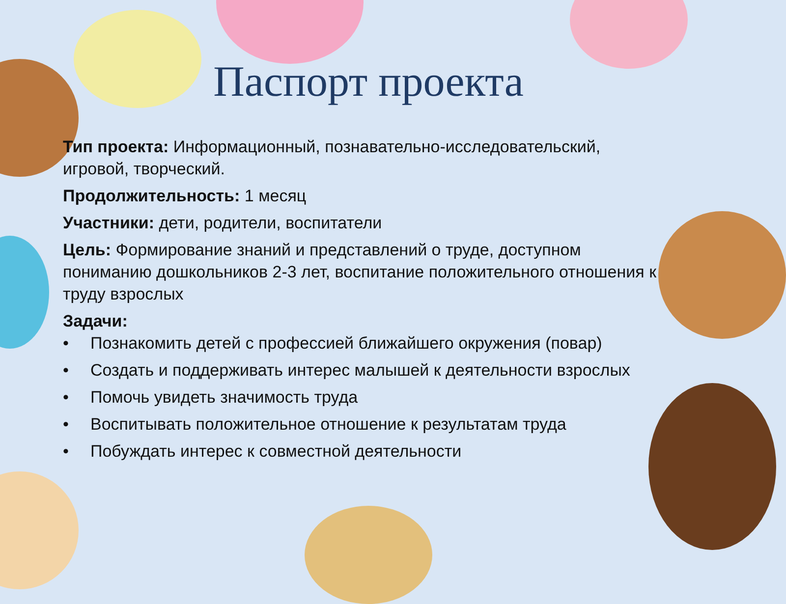Паспорт проекта
Тип проекта: Информационный, познавательно-исследовательский, игровой, творческий.
Продолжительность: 1 месяц
Участники: дети, родители, воспитатели
Цель: Формирование знаний и представлений о труде, доступном пониманию дошкольников 2-3 лет, воспитание положительного отношения к труду взрослых
Задачи:
• Познакомить детей с профессией ближайшего окружения (повар)
• Создать и поддерживать интерес малышей к деятельности взрослых
• Помочь увидеть значимость труда
• Воспитывать положительное отношение к результатам труда
• Побуждать интерес к совместной деятельности